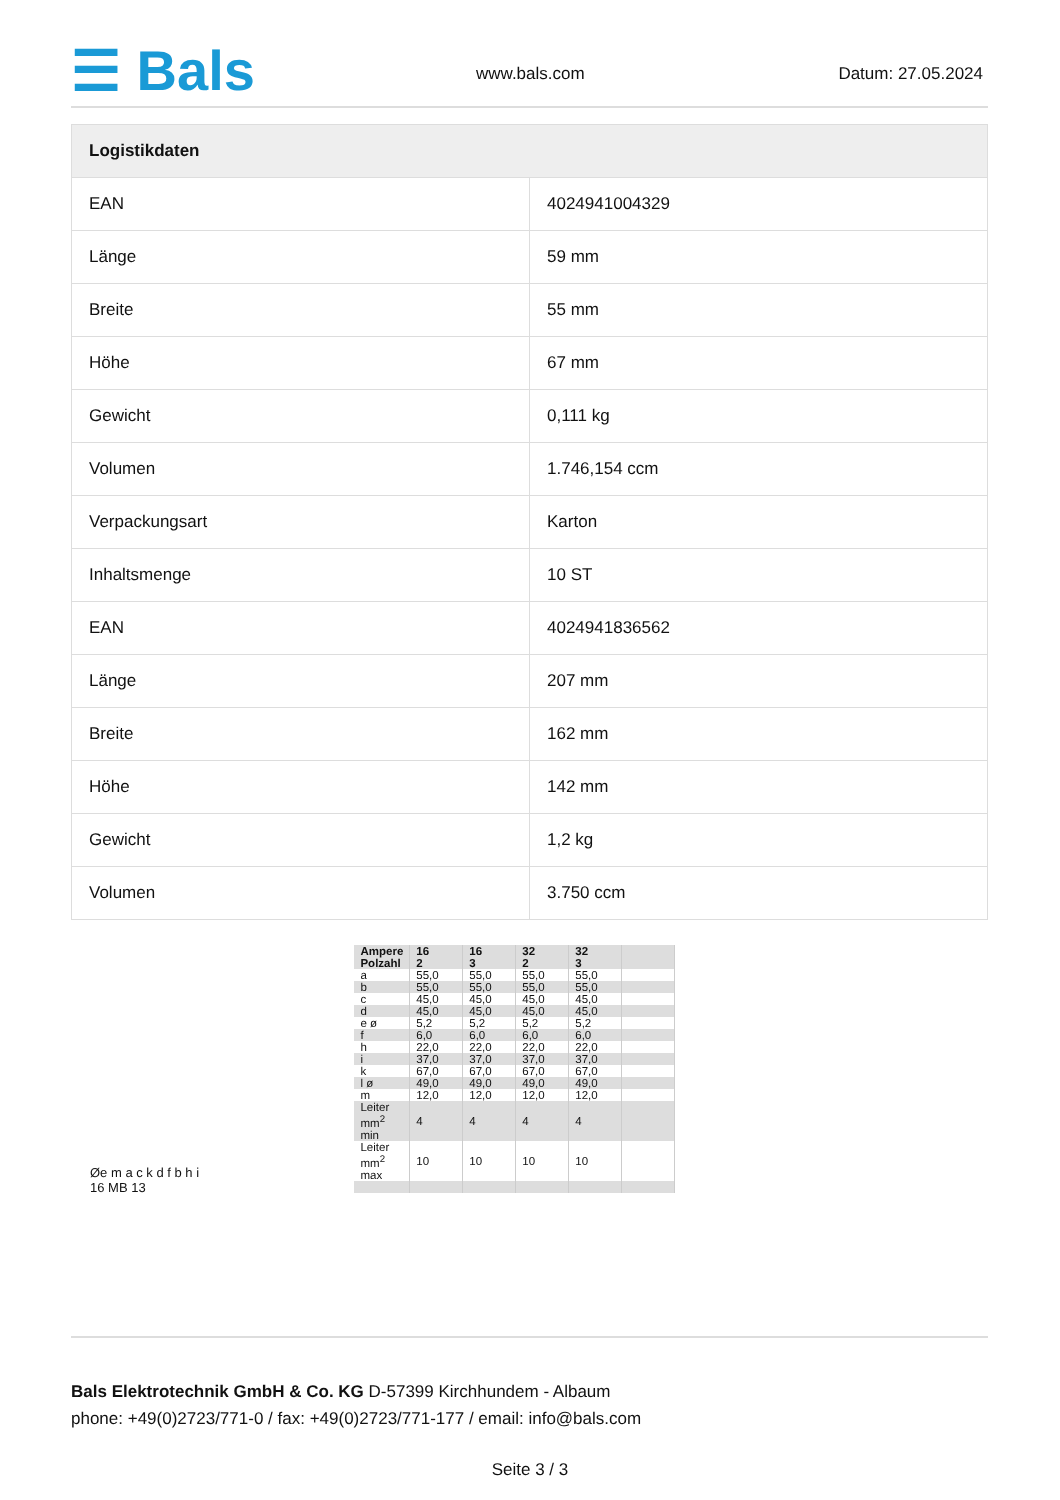☰ Bals www.bals.com Datum: 27.05.2024
| Logistikdaten | |
| --- | --- |
| EAN | 4024941004329 |
| Länge | 59 mm |
| Breite | 55 mm |
| Höhe | 67 mm |
| Gewicht | 0,111 kg |
| Volumen | 1.746,154 ccm |
| Verpackungsart | Karton |
| Inhaltsmenge | 10 ST |
| EAN | 4024941836562 |
| Länge | 207 mm |
| Breite | 162 mm |
| Höhe | 142 mm |
| Gewicht | 1,2 kg |
| Volumen | 3.750 ccm |
Øe m a c k d f b h i
16 MB 13
| Ampere Polzahl | 16 2 | 16 3 | 32 2 | 32 3 | |
| a | 55,0 | 55,0 | 55,0 | 55,0 | |
| b | 55,0 | 55,0 | 55,0 | 55,0 | |
| c | 45,0 | 45,0 | 45,0 | 45,0 | |
| d | 45,0 | 45,0 | 45,0 | 45,0 | |
| e ø | 5,2 | 5,2 | 5,2 | 5,2 | |
| f | 6,0 | 6,0 | 6,0 | 6,0 | |
| h | 22,0 | 22,0 | 22,0 | 22,0 | |
| i | 37,0 | 37,0 | 37,0 | 37,0 | |
| k | 67,0 | 67,0 | 67,0 | 67,0 | |
| l ø | 49,0 | 49,0 | 49,0 | 49,0 | |
| m | 12,0 | 12,0 | 12,0 | 12,0 | |
| Leiter mm<sup>2</sup> min | 4 | 4 | 4 | 4 | |
| Leiter mm<sup>2</sup> max | 10 | 10 | 10 | 10 | |
Bals Elektrotechnik GmbH & Co. KG D-57399 Kirchhundem - Albaum
phone: +49(0)2723/771-0 / fax: +49(0)2723/771-177 / email: info@bals.com
Seite 3 / 3